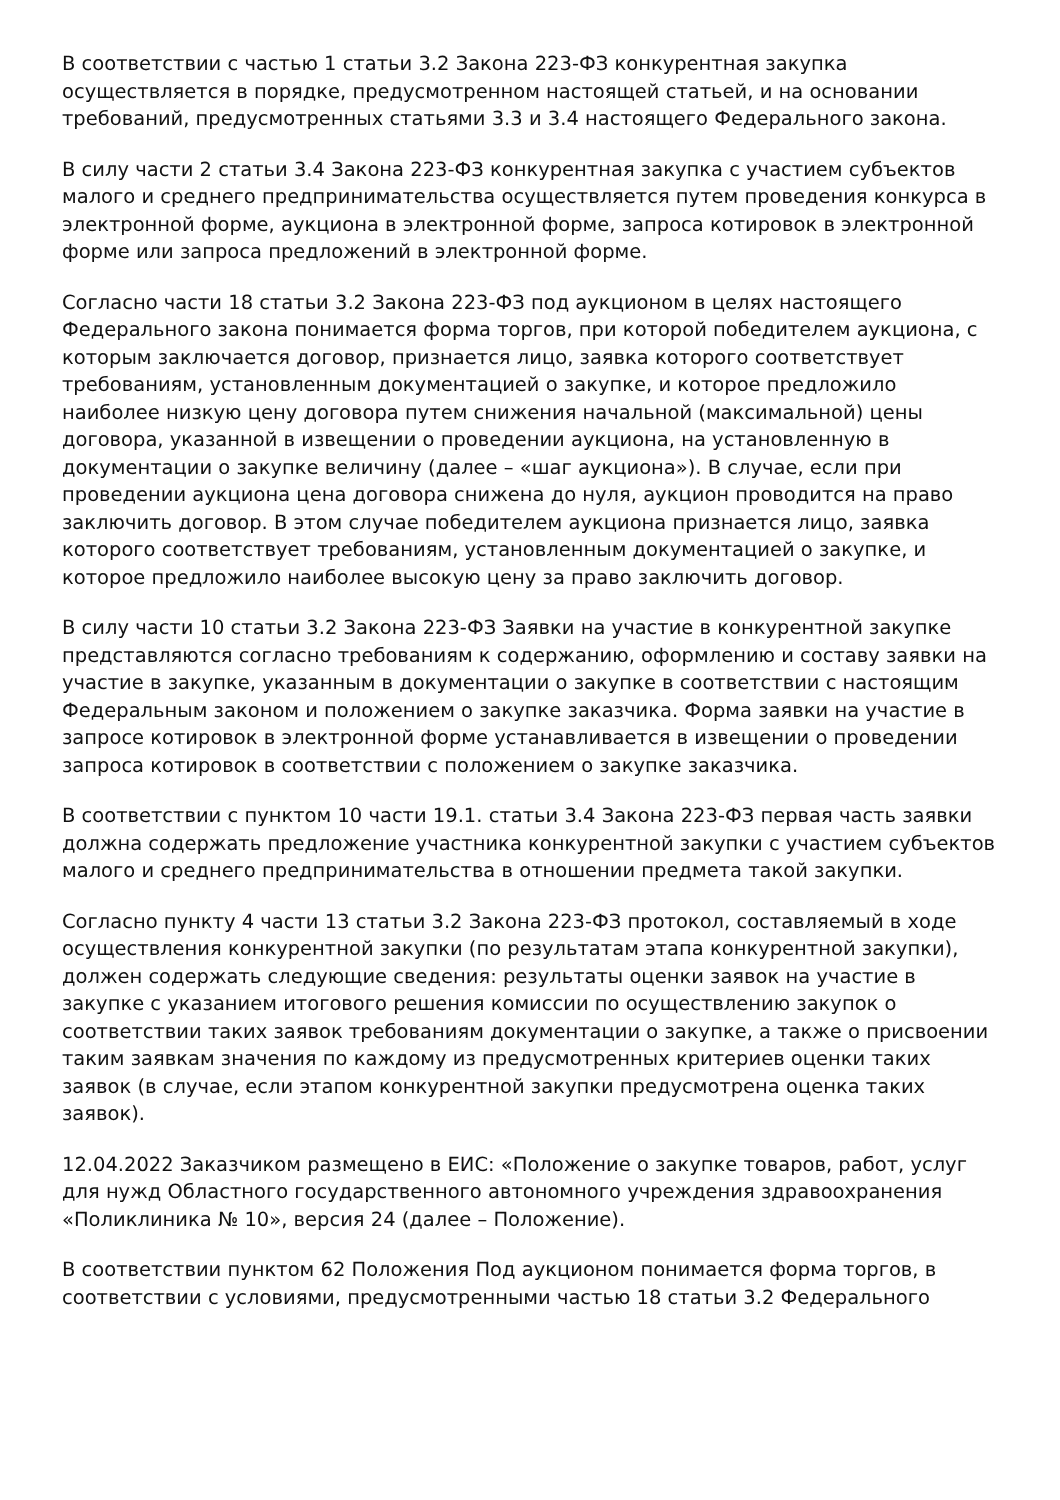В соответствии с частью 1 статьи 3.2 Закона 223-ФЗ конкурентная закупка осуществляется в порядке, предусмотренном настоящей статьей, и на основании требований, предусмотренных статьями 3.3 и 3.4 настоящего Федерального закона.
В силу части 2 статьи 3.4 Закона 223-ФЗ конкурентная закупка с участием субъектов малого и среднего предпринимательства осуществляется путем проведения конкурса в электронной форме, аукциона в электронной форме, запроса котировок в электронной форме или запроса предложений в электронной форме.
Согласно части 18 статьи 3.2 Закона 223-ФЗ под аукционом в целях настоящего Федерального закона понимается форма торгов, при которой победителем аукциона, с которым заключается договор, признается лицо, заявка которого соответствует требованиям, установленным документацией о закупке, и которое предложило наиболее низкую цену договора путем снижения начальной (максимальной) цены договора, указанной в извещении о проведении аукциона, на установленную в документации о закупке величину (далее – «шаг аукциона»). В случае, если при проведении аукциона цена договора снижена до нуля, аукцион проводится на право заключить договор. В этом случае победителем аукциона признается лицо, заявка которого соответствует требованиям, установленным документацией о закупке, и которое предложило наиболее высокую цену за право заключить договор.
В силу части 10 статьи 3.2 Закона 223-ФЗ Заявки на участие в конкурентной закупке представляются согласно требованиям к содержанию, оформлению и составу заявки на участие в закупке, указанным в документации о закупке в соответствии с настоящим Федеральным законом и положением о закупке заказчика. Форма заявки на участие в запросе котировок в электронной форме устанавливается в извещении о проведении запроса котировок в соответствии с положением о закупке заказчика.
В соответствии с пунктом 10 части 19.1. статьи 3.4 Закона 223-ФЗ первая часть заявки должна содержать предложение участника конкурентной закупки с участием субъектов малого и среднего предпринимательства в отношении предмета такой закупки.
Согласно пункту 4 части 13 статьи 3.2 Закона 223-ФЗ протокол, составляемый в ходе осуществления конкурентной закупки (по результатам этапа конкурентной закупки), должен содержать следующие сведения: результаты оценки заявок на участие в закупке с указанием итогового решения комиссии по осуществлению закупок о соответствии таких заявок требованиям документации о закупке, а также о присвоении таким заявкам значения по каждому из предусмотренных критериев оценки таких заявок (в случае, если этапом конкурентной закупки предусмотрена оценка таких заявок).
12.04.2022 Заказчиком размещено в ЕИС: «Положение о закупке товаров, работ, услуг для нужд Областного государственного автономного учреждения здравоохранения «Поликлиника № 10», версия 24 (далее – Положение).
В соответствии пунктом 62 Положения Под аукционом понимается форма торгов, в соответствии с условиями, предусмотренными частью 18 статьи 3.2 Федерального